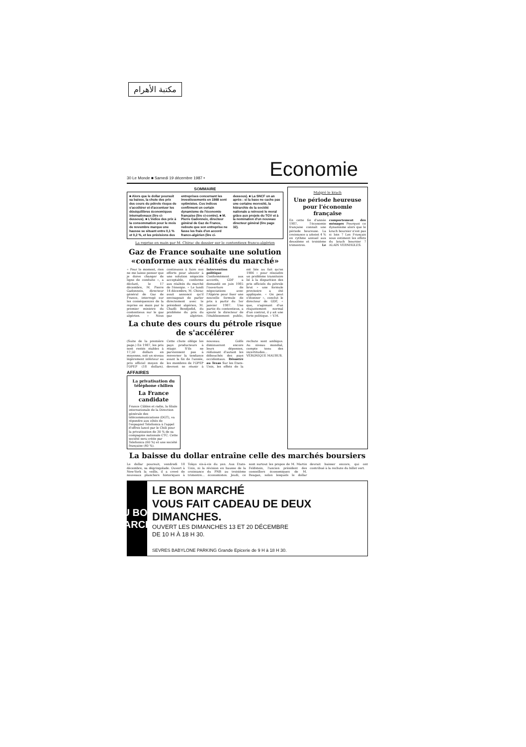مكتبة الأهرام
30 Le Monde ■ Samedi 19 décembre 1987 • Economie
SOMMAIRE
■ Alors que le dollar poursuit sa baisse, la chute des prix des cours du pétrole risque de s'accélérer et d'accentuer les déséquilibres économiques internationaux (lire ci-dessous). ■ L'indice des prix à la consommation pour le mois de novembre marque une hausse se situant entre 0,1 % et 0,2 %, et les prévisions des entreprises concernant les investissements en 1988 sont optimistes. Ces indices confirment un certain dynamisme de l'économie française (lire ci-contre). ■ M. Pierre Gadonneix, directeur général de Gaz de France, redoute que son entreprise ne fasse les frais d'un accord franco-algérien (lire ci-dessous). ■ La SNCF un an après : si la base ne cache pas une certaine morosité, la hiérarchie de la société nationale a retrouvé le moral grâce aux projets du TGV et à la nomination d'un nouveau directeur général (lire page 32).
La reprise en main par M. Chirac du dossier sur le contentieux franco-algérien
Gaz de France souhaite une solution «conforme aux réalités du marché»
« Pour le moment, rien ne me laisse penser que je doive changer de ligne de conduite », a déclaré, le 17 décembre, M. Pierre Gadonneix, directeur général de Gaz de France, interrogé sur les conséquences de la reprise en main par le premier ministre du contentieux sur le gaz algérien. « Nous continuons à faire nos efforts pour aboutir à une solution négociée acceptable, conforme aux réalités du marché de l'énergie. » Le lundi 14 décembre, M. Chirac avait annoncé qu'il envisageait de parler directement avec le président algérien, M. Chadli Bendjedid, du problème du prix du gaz algérien. Intervention politique Conformément aux accords, GDF a demandé en juin 1985 l'ouverture de négociations avec l'Algérie pour fixer une nouvelle formule de prix à partir du 1er janvier 1987. Une partie du contentieux, a ajouté le directeur de l'établissement public, est liée au fait qu'en 1986 « pour résoudre un problème transitoire lié à la disparition des prix officiels du pétrole brut » une formule provisoire a été appliquée. « On peut s'étonner », conclut le directeur de GDF, « que, s'agissant d'un réajustement normal d'un contrat, il y ait une forte politique. » V.M.
La chute des cours du pétrole risque de s'accélérer
(Suite de la première page.) En 1987, les prix sont restés stables à 17,50 dollars en moyenne, soit un niveau légèrement inférieur au prix officiel moyen de l'OPEP (18 dollars). Cette chute oblige les pays producteurs à réagir. S'ils ne parviennent pas à renverser la tendance avant la fin de l'année, les membres de l'OPEP devront se réunir à nouveau. Golfe diminueront encore leurs dépenses, réduisant d'autant les débouchés des pays occidentaux. Désastre au Texas Sur les Etats-Unis, les effets de la rechute sont ambigus. Au niveau mondial, compte tenu des incertitudes... VÉRONIQUE MAURUS.
AFFAIRES
La privatisation du téléphone chilien
La France candidate
France Câbles et radio, la filiale internationale de la Direction générale des télécommunications (DGT), va répondre aux côtés de l'espagnol Telefonica à l'appel d'offres lancé par le Chili pour la privatisation de 30 % de sa compagnie nationale CTC. Cette société sera créée par Telefonica (60 %) et une société française (40 %).
Malgré le krach
Une période heureuse pour l'économie française
En cette fin d'année 1987, l'économie française connaît une période heureuse. La croissance a atteint 4 % en rythme annuel aux deuxième et troisième trimestres. Le comportement des ménages Pourquoi ce dynamisme alors que le krach boursier n'est pas si loin ? Les Français sous estiment les effets du krach boursier ? ALAIN VERNHOLES.
La baisse du dollar entraîne celle des marchés boursiers
Le dollar poursuit, vendredi 18 décembre, sa dégringolade. Ouvert à New-York la veille, il a crevé de nouveaux planchers historiques à Tokyo vis-à-vis du yen. Aux Etats-Unis, ni la révision en hausse de la croissance du PNB au troisième trimestre... économistes. Jeudi, ce sont surtout les propos de M. Martin Feldstein, l'ancien président des conseillers économiques de M. Reagan, selon lesquels le dollar devrait baisser encore, qui ont contribué à la rechute du billet vert.
AU BON MARCHÉ
LE BON MARCHÉ
VOUS FAIT CADEAU DE DEUX DIMANCHES.
OUVERT LES DIMANCHES 13 ET 20 DÉCEMBRE
DE 10 H À 18 H 30.
SEVRES BABYLONE PARKING Grande Epicerie de 9 H à 18 H 30.